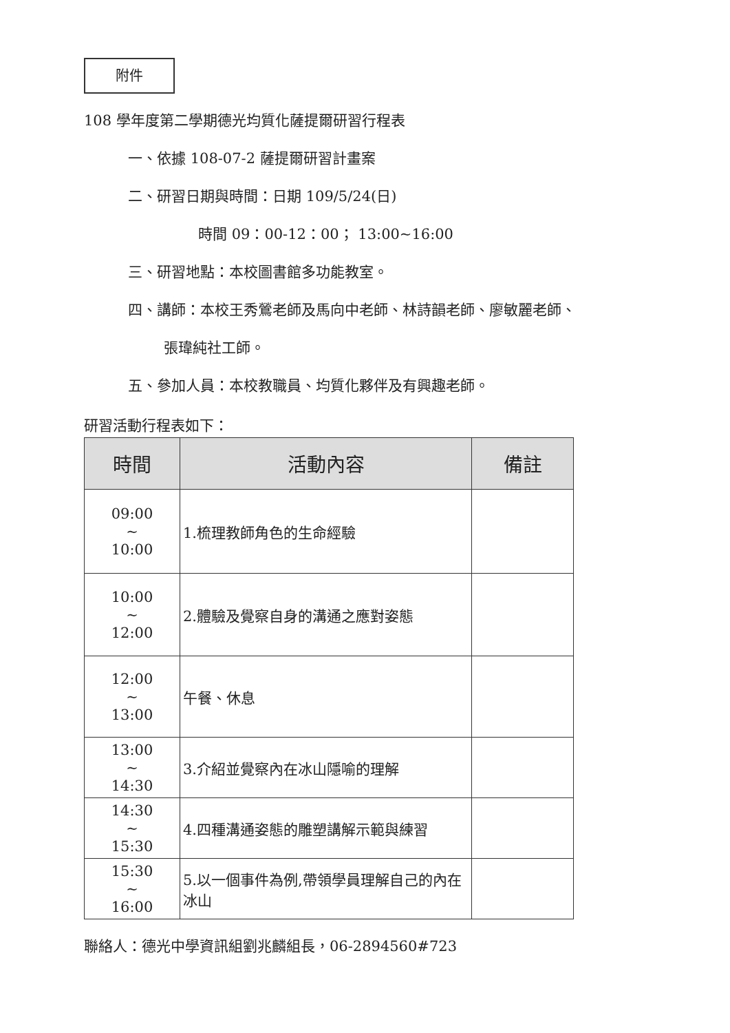附件
108 學年度第二學期德光均質化薩提爾研習行程表
一、依據 108-07-2 薩提爾研習計畫案
二、研習日期與時間：日期 109/5/24(日)
時間 09：00-12：00； 13:00~16:00
三、研習地點：本校圖書館多功能教室。
四、講師：本校王秀鶯老師及馬向中老師、林詩韻老師、廖敏麗老師、
張瑋純社工師。
五、參加人員：本校教職員、均質化夥伴及有興趣老師。
研習活動行程表如下：
| 時間 | 活動內容 | 備註 |
| --- | --- | --- |
| 09:00 ~ 10:00 | 1.梳理教師角色的生命經驗 | |
| 10:00 ~ 12:00 | 2.體驗及覺察自身的溝通之應對姿態 | |
| 12:00 ~ 13:00 | 午餐、休息 | |
| 13:00 ~ 14:30 | 3.介紹並覺察內在冰山隱喻的理解 | |
| 14:30 ~ 15:30 | 4.四種溝通姿態的雕塑講解示範與練習 | |
| 15:30 ~ 16:00 | 5.以一個事件為例,帶領學員理解自己的內在冰山 | |
聯絡人：德光中學資訊組劉兆麟組長，06-2894560#723